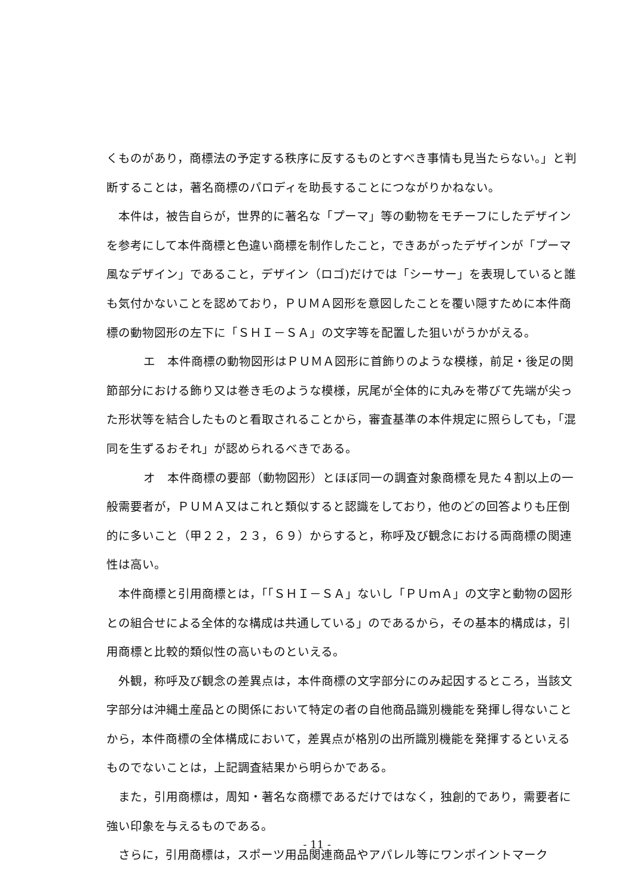くものがあり，商標法の予定する秩序に反するものとすべき事情も見当たらない。」と判断することは，著名商標のパロディを助長することにつながりかねない。
本件は，被告自らが，世界的に著名な「プーマ」等の動物をモチーフにしたデザインを参考にして本件商標と色違い商標を制作したこと，できあがったデザインが「プーマ風なデザイン」であること，デザイン（ロゴ)だけでは「シーサー」を表現していると誰も気付かないことを認めており，ＰＵＭＡ図形を意図したことを覆い隠すために本件商標の動物図形の左下に「ＳＨＩ－ＳＡ」の文字等を配置した狙いがうかがえる。
エ　本件商標の動物図形はＰＵＭＡ図形に首飾りのような模様，前足・後足の関節部分における飾り又は巻き毛のような模様，尻尾が全体的に丸みを帯びて先端が尖った形状等を結合したものと看取されることから，審査基準の本件規定に照らしても，「混同を生ずるおそれ」が認められるべきである。
オ　本件商標の要部（動物図形）とほぼ同一の調査対象商標を見た４割以上の一般需要者が，ＰＵＭＡ又はこれと類似すると認識をしており，他のどの回答よりも圧倒的に多いこと（甲２２，２３，６９）からすると，称呼及び観念における両商標の関連性は高い。
本件商標と引用商標とは，「「ＳＨＩ－ＳＡ」ないし「ＰＵｍＡ」の文字と動物の図形との組合せによる全体的な構成は共通している」のであるから，その基本的構成は，引用商標と比較的類似性の高いものといえる。
外観，称呼及び観念の差異点は，本件商標の文字部分にのみ起因するところ，当該文字部分は沖縄土産品との関係において特定の者の自他商品識別機能を発揮し得ないことから，本件商標の全体構成において，差異点が格別の出所識別機能を発揮するといえるものでないことは，上記調査結果から明らかである。
また，引用商標は，周知・著名な商標であるだけではなく，独創的であり，需要者に強い印象を与えるものである。
さらに，引用商標は，スポーツ用品関連商品やアパレル等にワンポイントマーク
- 11 -